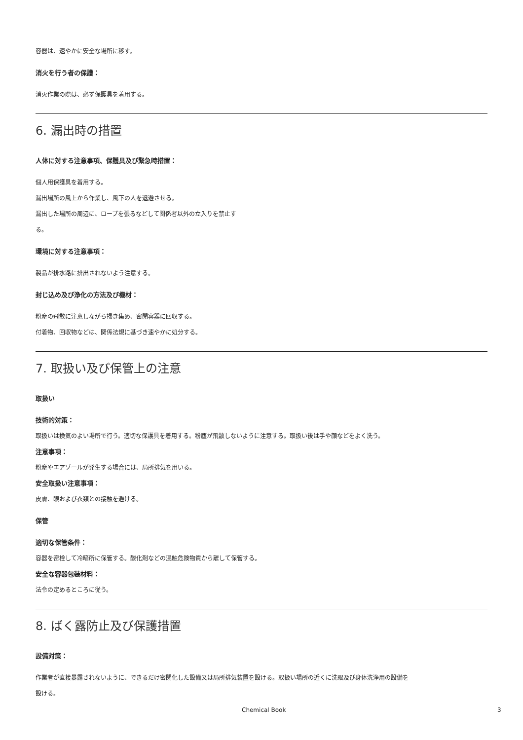容器は、速やかに安全な場所に移す。
消火を行う者の保護：
消火作業の際は、必ず保護具を着用する。
6. 漏出時の措置
人体に対する注意事項、保護具及び緊急時措置：
個人用保護具を着用する。
漏出場所の風上から作業し、風下の人を退避させる。
漏出した場所の周辺に、ロープを張るなどして関係者以外の立入りを禁止す
る。
環境に対する注意事項：
製品が排水路に排出されないよう注意する。
封じ込め及び浄化の方法及び機材：
粉塵の飛散に注意しながら掃き集め、密閉容器に回収する。
付着物、回収物などは、関係法規に基づき速やかに処分する。
7. 取扱い及び保管上の注意
取扱い
技術的対策：
取扱いは換気のよい場所で行う。適切な保護具を着用する。粉塵が飛散しないように注意する。取扱い後は手や顔などをよく洗う。
注意事項：
粉塵やエアゾールが発生する場合には、局所排気を用いる。
安全取扱い注意事項：
皮膚、眼および衣類との接触を避ける。
保管
適切な保管条件：
容器を密栓して冷暗所に保管する。酸化剤などの混触危険物質から離して保管する。
安全な容器包装材料：
法令の定めるところに従う。
8. ばく露防止及び保護措置
設備対策：
作業者が直接暴露されないように、できるだけ密閉化した設備又は局所排気装置を設ける。取扱い場所の近くに洗眼及び身体洗浄用の設備を
設ける。
Chemical Book 3